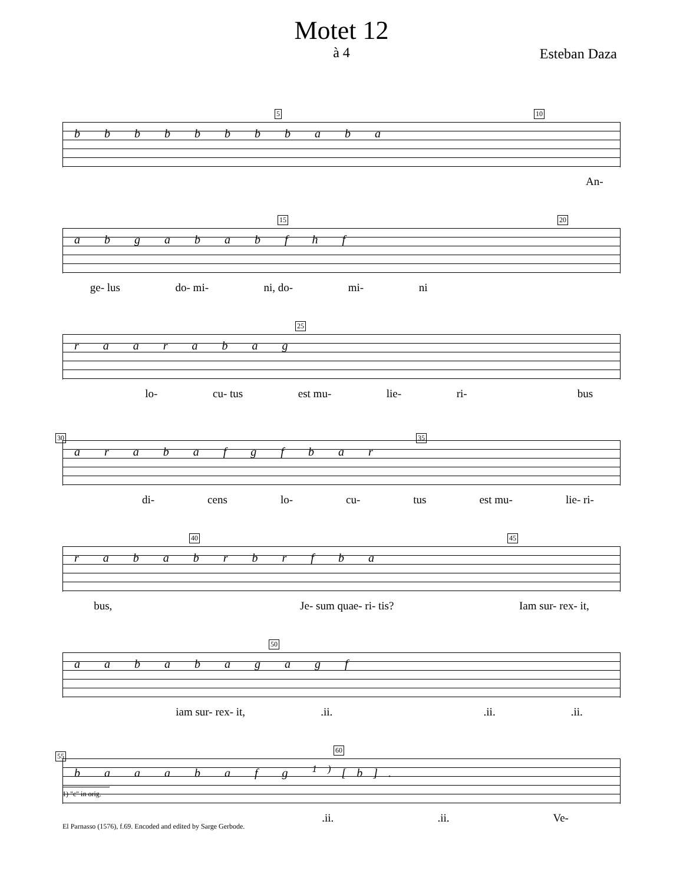Motet 12
à 4
Esteban Daza
5 10
b b b b b b b b a b a
An-
15 20
a b g a b a b f h f
ge- lus do- mi- ni, do- mi- ni
25
r a a r a b a g
lo- cu- tus est mu- lie- ri- bus
30 35
a r a b a f g f b a r
di- cens lo- cu- tus est mu- lie- ri-
40 45
r a b a b r b r f b a
bus, Je- sum quae- ri- tis? Iam sur- rex- it,
50
a a b a b a g a g f
iam sur- rex- it,.ii. .ii..ii.
55
60
b a a a b a f g <sup>1)</sup>[b].
.ii..ii. Ve-
1) "c" in orig.
El Parnasso (1576), f.69. Encoded and edited by Sarge Gerbode.